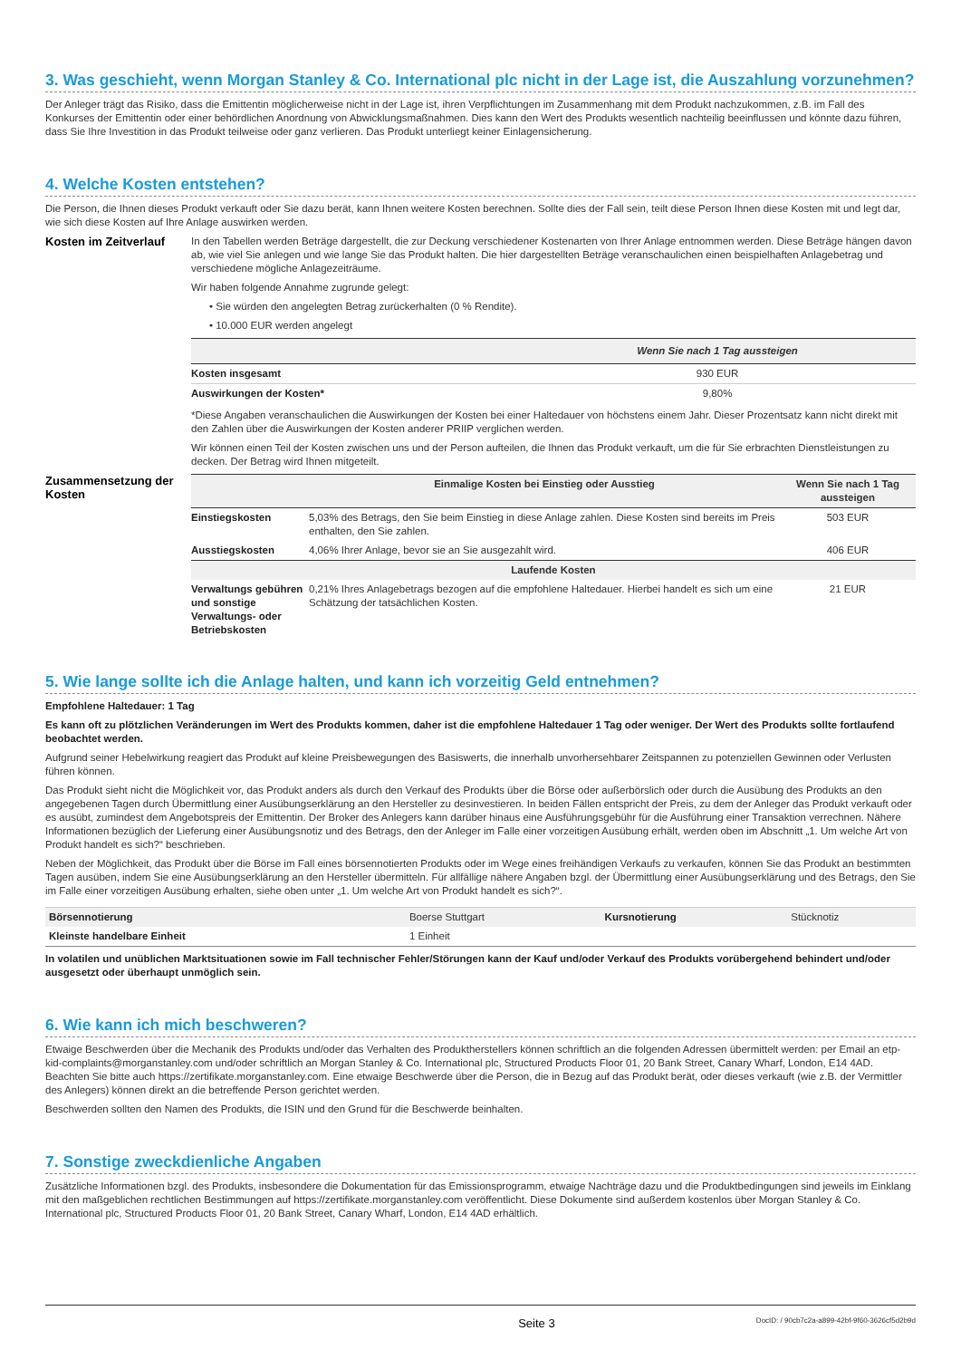3. Was geschieht, wenn Morgan Stanley & Co. International plc nicht in der Lage ist, die Auszahlung vorzunehmen?
Der Anleger trägt das Risiko, dass die Emittentin möglicherweise nicht in der Lage ist, ihren Verpflichtungen im Zusammenhang mit dem Produkt nachzukommen, z.B. im Fall des Konkurses der Emittentin oder einer behördlichen Anordnung von Abwicklungsmaßnahmen. Dies kann den Wert des Produkts wesentlich nachteilig beeinflussen und könnte dazu führen, dass Sie Ihre Investition in das Produkt teilweise oder ganz verlieren. Das Produkt unterliegt keiner Einlagensicherung.
4. Welche Kosten entstehen?
Die Person, die Ihnen dieses Produkt verkauft oder Sie dazu berät, kann Ihnen weitere Kosten berechnen. Sollte dies der Fall sein, teilt diese Person Ihnen diese Kosten mit und legt dar, wie sich diese Kosten auf Ihre Anlage auswirken werden.
Kosten im Zeitverlauf
In den Tabellen werden Beträge dargestellt, die zur Deckung verschiedener Kostenarten von Ihrer Anlage entnommen werden. Diese Beträge hängen davon ab, wie viel Sie anlegen und wie lange Sie das Produkt halten. Die hier dargestellten Beträge veranschaulichen einen beispielhaften Anlagebetrag und verschiedene mögliche Anlagezeiträume.
Wir haben folgende Annahme zugrunde gelegt:
• Sie würden den angelegten Betrag zurückerhalten (0 % Rendite).
• 10.000 EUR werden angelegt
| | Wenn Sie nach 1 Tag aussteigen |
| --- | --- |
| Kosten insgesamt | 930 EUR |
| Auswirkungen der Kosten* | 9,80% |
*Diese Angaben veranschaulichen die Auswirkungen der Kosten bei einer Haltedauer von höchstens einem Jahr. Dieser Prozentsatz kann nicht direkt mit den Zahlen über die Auswirkungen der Kosten anderer PRIIP verglichen werden.
Wir können einen Teil der Kosten zwischen uns und der Person aufteilen, die Ihnen das Produkt verkauft, um die für Sie erbrachten Dienstleistungen zu decken. Der Betrag wird Ihnen mitgeteilt.
Zusammensetzung der Kosten
| | Einmalige Kosten bei Einstieg oder Ausstieg | Wenn Sie nach 1 Tag aussteigen |
| --- | --- | --- |
| Einstiegskosten | 5,03% des Betrags, den Sie beim Einstieg in diese Anlage zahlen. Diese Kosten sind bereits im Preis enthalten, den Sie zahlen. | 503 EUR |
| Ausstiegskosten | 4,06% Ihrer Anlage, bevor sie an Sie ausgezahlt wird. | 406 EUR |
| Laufende Kosten | | |
| Verwaltungs gebühren und sonstige Verwaltungs- oder Betriebskosten | 0,21% Ihres Anlagebetrags bezogen auf die empfohlene Haltedauer. Hierbei handelt es sich um eine Schätzung der tatsächlichen Kosten. | 21 EUR |
5. Wie lange sollte ich die Anlage halten, und kann ich vorzeitig Geld entnehmen?
Empfohlene Haltedauer: 1 Tag
Es kann oft zu plötzlichen Veränderungen im Wert des Produkts kommen, daher ist die empfohlene Haltedauer 1 Tag oder weniger. Der Wert des Produkts sollte fortlaufend beobachtet werden.
Aufgrund seiner Hebelwirkung reagiert das Produkt auf kleine Preisbewegungen des Basiswerts, die innerhalb unvorhersehbarer Zeitspannen zu potenziellen Gewinnen oder Verlusten führen können.
Das Produkt sieht nicht die Möglichkeit vor, das Produkt anders als durch den Verkauf des Produkts über die Börse oder außerbörslich oder durch die Ausübung des Produkts an den angegebenen Tagen durch Übermittlung einer Ausübungserklärung an den Hersteller zu desinvestieren. In beiden Fällen entspricht der Preis, zu dem der Anleger das Produkt verkauft oder es ausübt, zumindest dem Angebotspreis der Emittentin. Der Broker des Anlegers kann darüber hinaus eine Ausführungsgebühr für die Ausführung einer Transaktion verrechnen. Nähere Informationen bezüglich der Lieferung einer Ausübungsnotiz und des Betrags, den der Anleger im Falle einer vorzeitigen Ausübung erhält, werden oben im Abschnitt „1. Um welche Art von Produkt handelt es sich?“ beschrieben.
Neben der Möglichkeit, das Produkt über die Börse im Fall eines börsennotierten Produkts oder im Wege eines freihändigen Verkaufs zu verkaufen, können Sie das Produkt an bestimmten Tagen ausüben, indem Sie eine Ausübungserklärung an den Hersteller übermitteln. Für allfällige nähere Angaben bzgl. der Übermittlung einer Ausübungserklärung und des Betrags, den Sie im Falle einer vorzeitigen Ausübung erhalten, siehe oben unter „1. Um welche Art von Produkt handelt es sich?“.
| Börsennotierung | Boerse Stuttgart | Kursnotierung | Stücknotiz |
| Kleinste handelbare Einheit | 1 Einheit | | |
In volatilen und unüblichen Marktsituationen sowie im Fall technischer Fehler/Störungen kann der Kauf und/oder Verkauf des Produkts vorübergehend behindert und/oder ausgesetzt oder überhaupt unmöglich sein.
6. Wie kann ich mich beschweren?
Etwaige Beschwerden über die Mechanik des Produkts und/oder das Verhalten des Produktherstellers können schriftlich an die folgenden Adressen übermittelt werden: per Email an etp-kid-complaints@morganstanley.com und/oder schriftlich an Morgan Stanley & Co. International plc, Structured Products Floor 01, 20 Bank Street, Canary Wharf, London, E14 4AD. Beachten Sie bitte auch https://zertifikate.morganstanley.com. Eine etwaige Beschwerde über die Person, die in Bezug auf das Produkt berät, oder dieses verkauft (wie z.B. der Vermittler des Anlegers) können direkt an die betreffende Person gerichtet werden.
Beschwerden sollten den Namen des Produkts, die ISIN und den Grund für die Beschwerde beinhalten.
7. Sonstige zweckdienliche Angaben
Zusätzliche Informationen bzgl. des Produkts, insbesondere die Dokumentation für das Emissionsprogramm, etwaige Nachträge dazu und die Produktbedingungen sind jeweils im Einklang mit den maßgeblichen rechtlichen Bestimmungen auf https://zertifikate.morganstanley.com veröffentlicht. Diese Dokumente sind außerdem kostenlos über Morgan Stanley & Co. International plc, Structured Products Floor 01, 20 Bank Street, Canary Wharf, London, E14 4AD erhältlich.
Seite 3 DocID: / 90cb7c2a-a899-42bf-9f60-3626cf5d2b9d